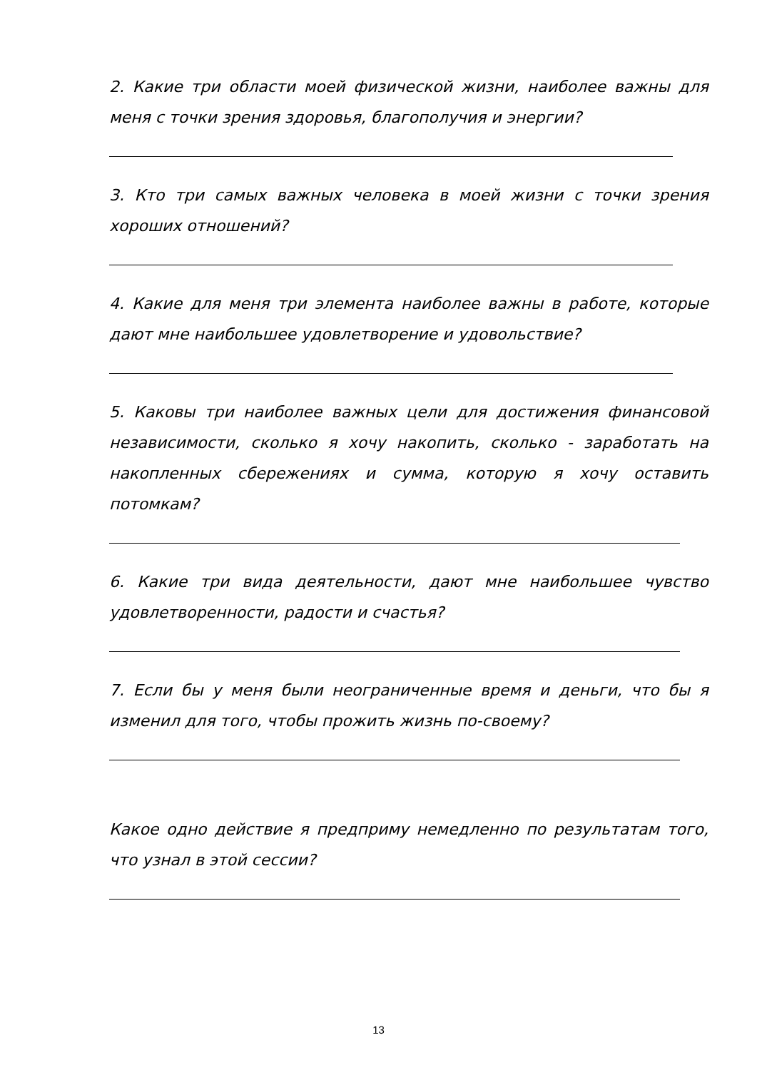2. Какие три области моей физической жизни, наиболее важны для меня с точки зрения здоровья, благополучия и энергии?
3. Кто три самых важных человека в моей жизни с точки зрения хороших отношений?
4. Какие для меня три элемента наиболее важны в работе, которые дают мне наибольшее удовлетворение и удовольствие?
5. Каковы три наиболее важных цели для достижения финансовой независимости, сколько я хочу накопить, сколько - заработать на накопленных сбережениях и сумма, которую я хочу оставить потомкам?
6. Какие три вида деятельности, дают мне наибольшее чувство удовлетворенности, радости и счастья?
7. Если бы у меня были неограниченные время и деньги, что бы я изменил для того, чтобы прожить жизнь по-своему?
Какое одно действие я предприму немедленно по результатам того, что узнал в этой сессии?
13